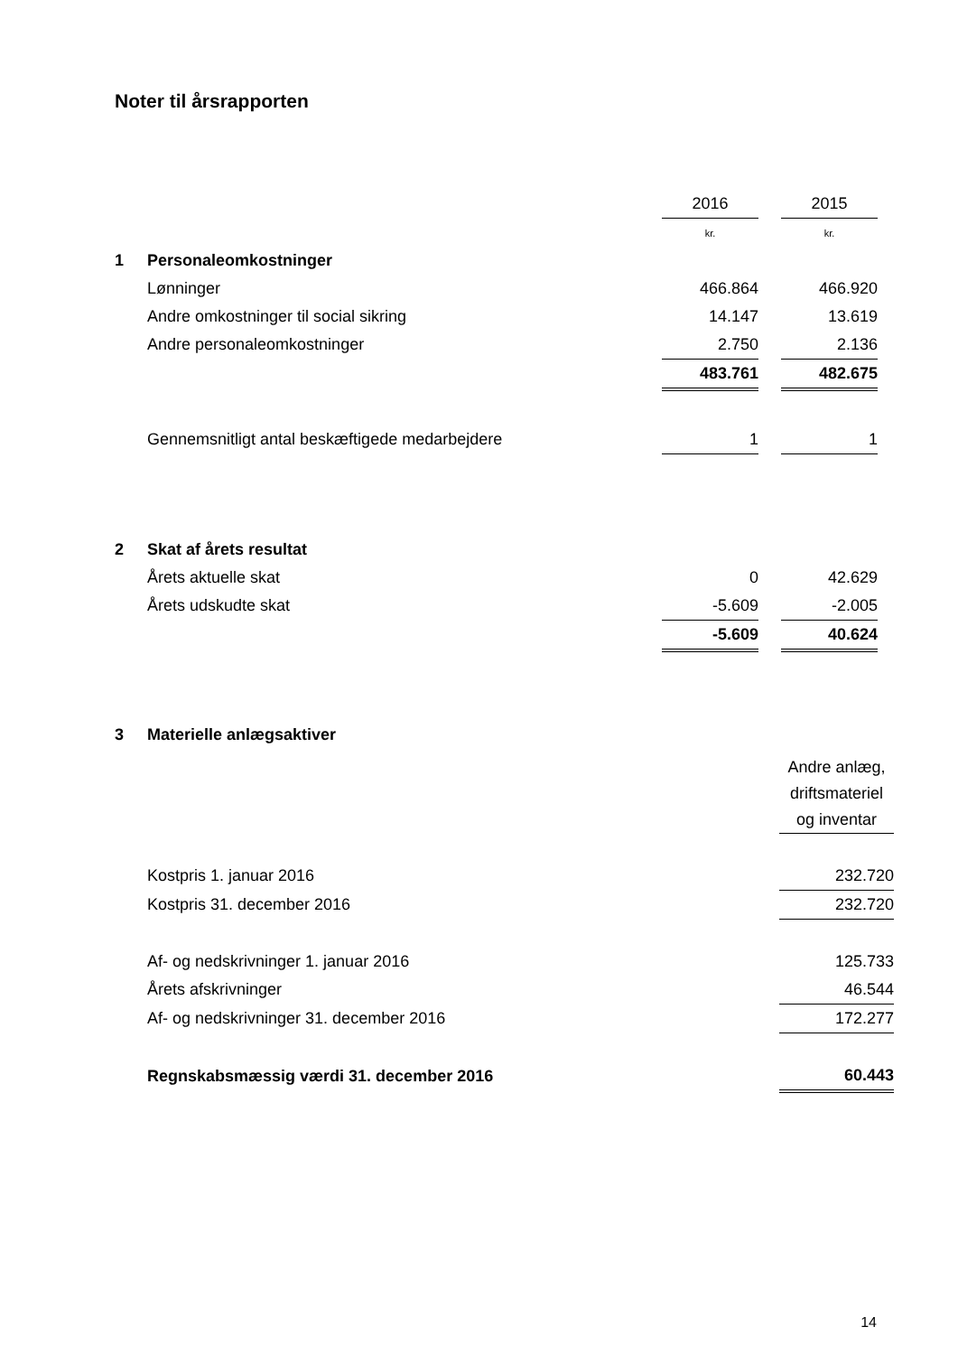Noter til årsrapporten
| | | 2016 | | 2015 |
| | | kr. | | kr. |
| 1 | Personaleomkostninger | | | |
| | Lønninger | 466.864 | | 466.920 |
| | Andre omkostninger til social sikring | 14.147 | | 13.619 |
| | Andre personaleomkostninger | 2.750 | | 2.136 |
| | | 483.761 | | 482.675 |
| | Gennemsnitligt antal beskæftigede medarbejdere | 1 | | 1 |
| 2 | Skat af årets resultat | | | |
| | Årets aktuelle skat | 0 | | 42.629 |
| | Årets udskudte skat | -5.609 | | -2.005 |
| | | -5.609 | | 40.624 |
| 3 | Materielle anlægsaktiver | |
| | | Andre anlæg, driftsmateriel og inventar |
| | Kostpris 1. januar 2016 | 232.720 |
| | Kostpris 31. december 2016 | 232.720 |
| | Af- og nedskrivninger 1. januar 2016 | 125.733 |
| | Årets afskrivninger | 46.544 |
| | Af- og nedskrivninger 31. december 2016 | 172.277 |
| | Regnskabsmæssig værdi 31. december 2016 | 60.443 |
14